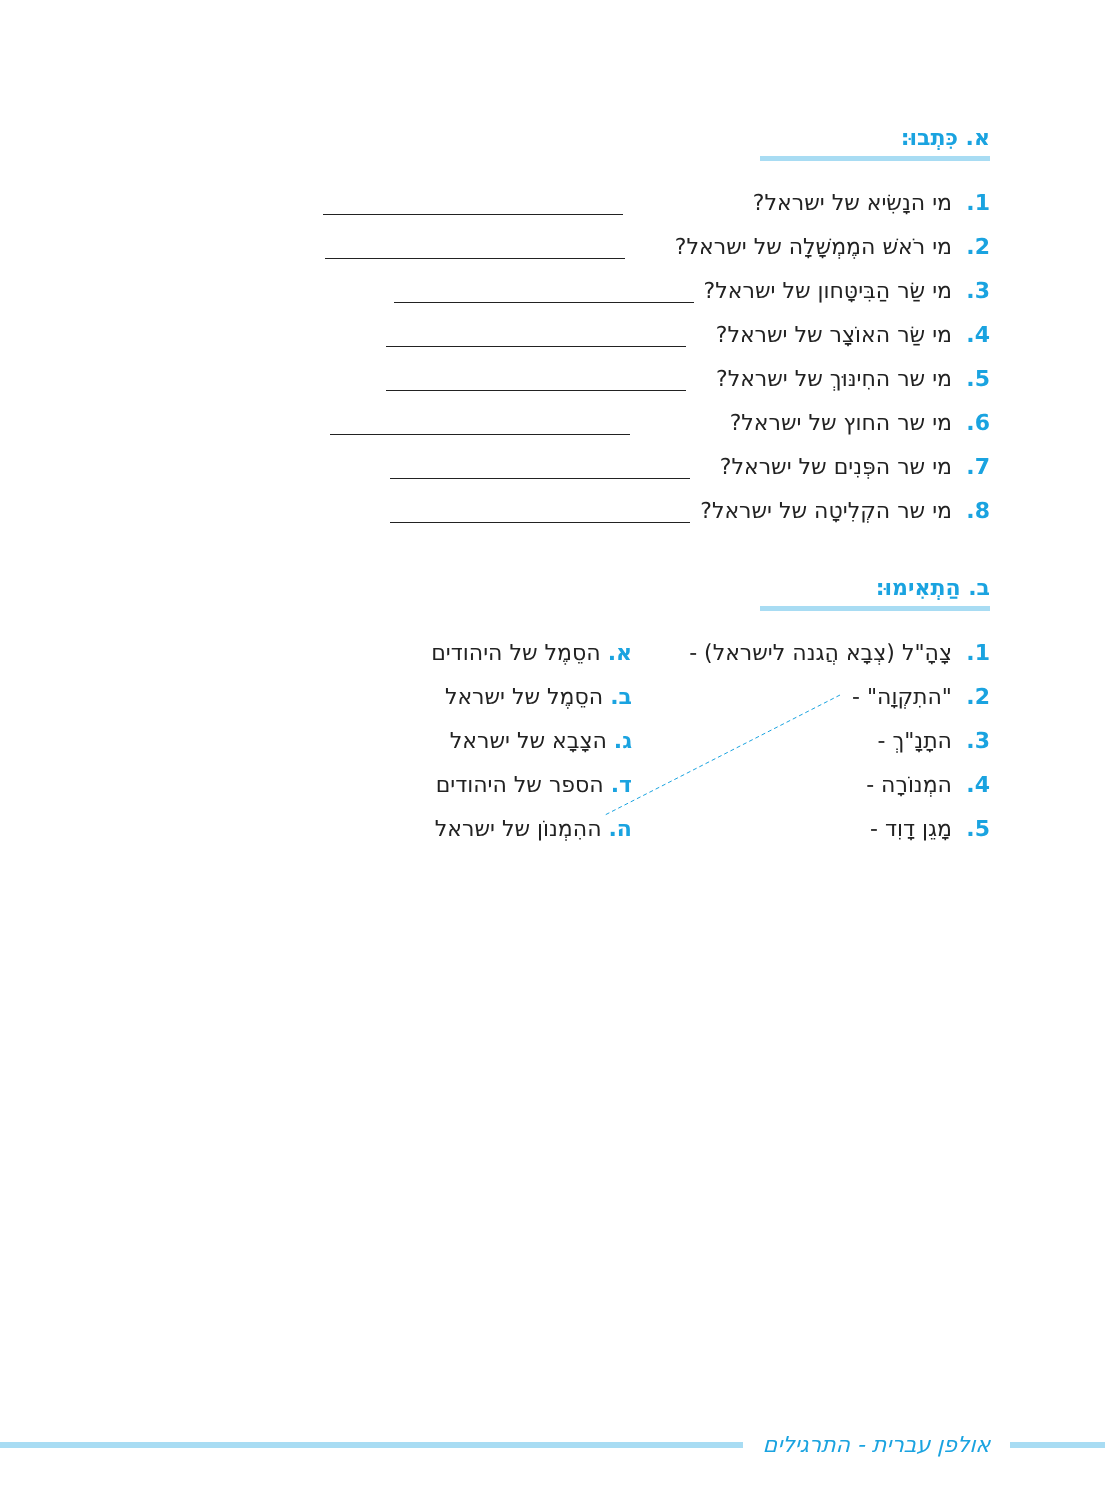א. כִּתְבוּ:
1. מי הנָשִׂיא של ישראל?
2. מי רֹאשׁ המֶמְשָׁלָה של ישראל?
3. מי שַׂר הַבִּיטָּחון של ישראל?
4. מי שַׂר האוֹצָר של ישראל?
5. מי שר החִינּוּךְ של ישראל?
6. מי שר החוץ של ישראל?
7. מי שר הפְּנִים של ישראל?
8. מי שר הקְלִיטָה של ישראל?
ב. הַתְאִימוּ:
1. צָהָ"ל (צְבָא הֲגנה לישראל) - א. הסֵמֶל של היהודים
2. "התִקְוָה" - ב. הסֵמֶל של ישראל
3. התָנָ"ךְ - ג. הצָבָא של ישראל
4. המְנוֹרָה - ד. הספר של היהודים
5. מָגֵן דָוִד - ה. ההִמְנוֹן של ישראל
אולפן עברית - התרגילים